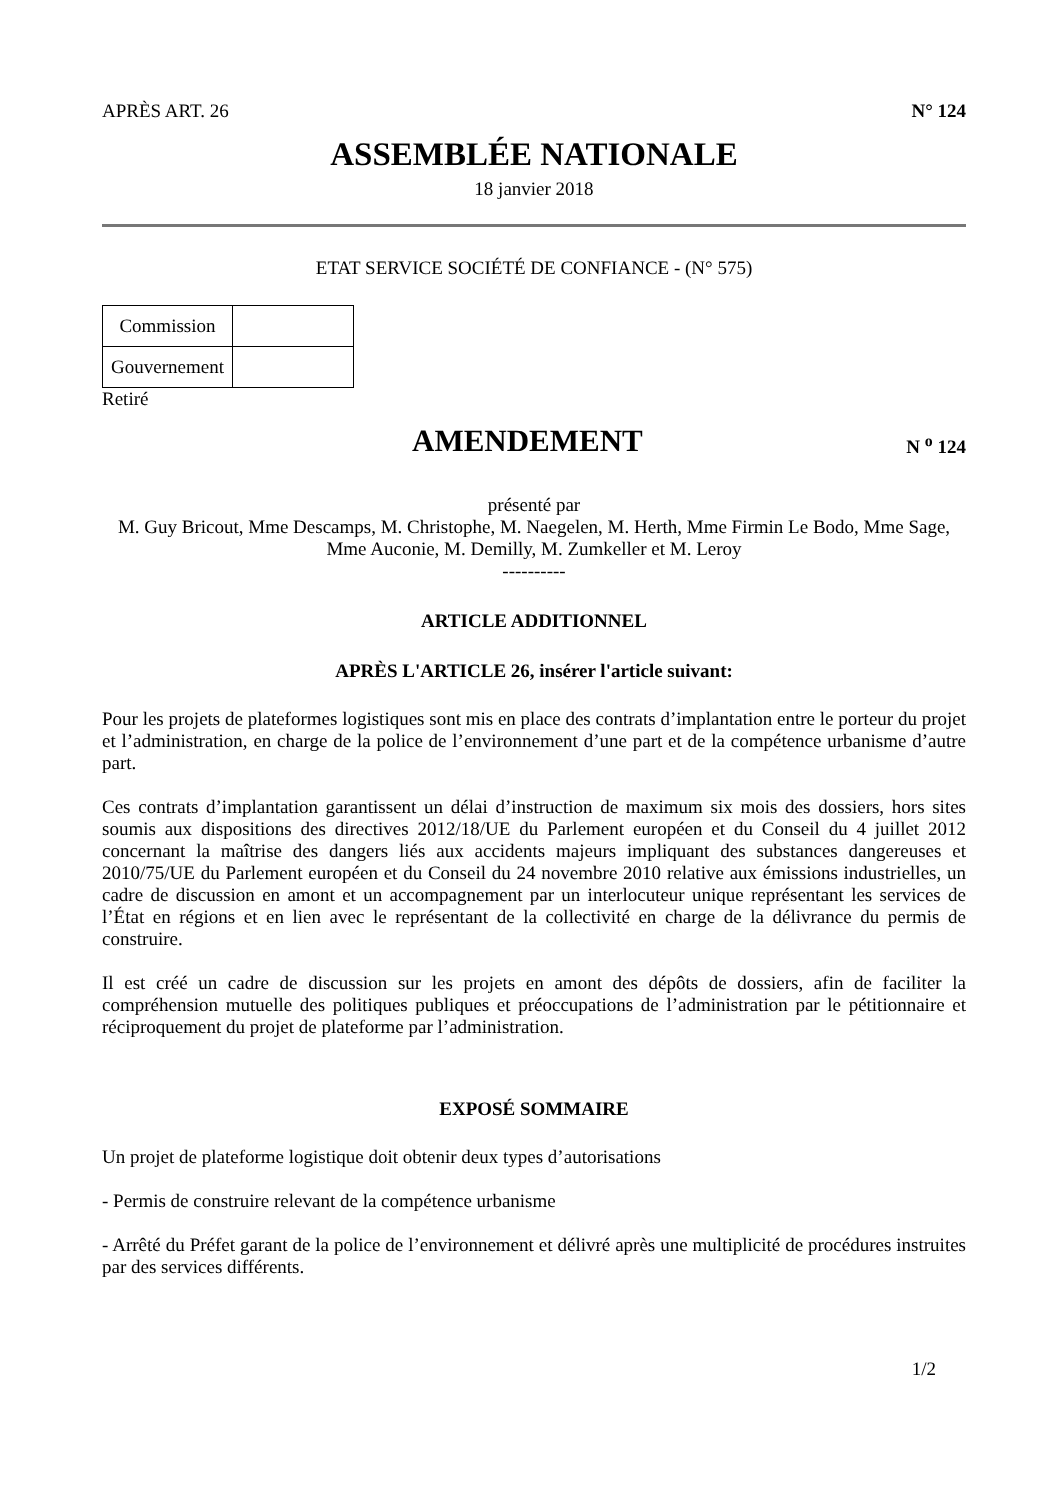APRÈS ART. 26 N° 124
ASSEMBLÉE NATIONALE
18 janvier 2018
ETAT SERVICE SOCIÉTÉ DE CONFIANCE - (N° 575)
| Commission | |
| Gouvernement | |
Retiré
AMENDEMENT
N <sup>o</sup> 124
présenté par
M. Guy Bricout, Mme Descamps, M. Christophe, M. Naegelen, M. Herth, Mme Firmin Le Bodo, Mme Sage, Mme Auconie, M. Demilly, M. Zumkeller et M. Leroy
----------
ARTICLE ADDITIONNEL
APRÈS L'ARTICLE 26, insérer l'article suivant:
Pour les projets de plateformes logistiques sont mis en place des contrats d’implantation entre le porteur du projet et l’administration, en charge de la police de l’environnement d’une part et de la compétence urbanisme d’autre part.
Ces contrats d’implantation garantissent un délai d’instruction de maximum six mois des dossiers, hors sites soumis aux dispositions des directives 2012/18/UE du Parlement européen et du Conseil du 4 juillet 2012 concernant la maîtrise des dangers liés aux accidents majeurs impliquant des substances dangereuses et 2010/75/UE du Parlement européen et du Conseil du 24 novembre 2010 relative aux émissions industrielles, un cadre de discussion en amont et un accompagnement par un interlocuteur unique représentant les services de l’État en régions et en lien avec le représentant de la collectivité en charge de la délivrance du permis de construire.
Il est créé un cadre de discussion sur les projets en amont des dépôts de dossiers, afin de faciliter la compréhension mutuelle des politiques publiques et préoccupations de l’administration par le pétitionnaire et réciproquement du projet de plateforme par l’administration.
EXPOSÉ SOMMAIRE
Un projet de plateforme logistique doit obtenir deux types d’autorisations
- Permis de construire relevant de la compétence urbanisme
- Arrêté du Préfet garant de la police de l’environnement et délivré après une multiplicité de procédures instruites par des services différents.
1/2